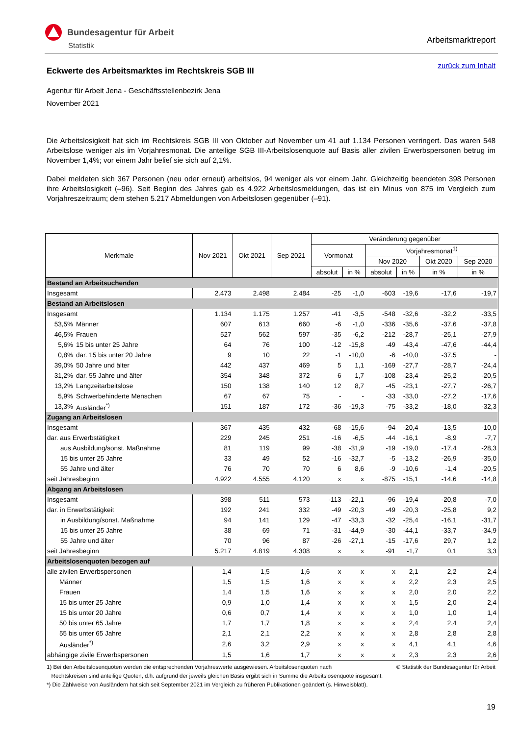Bundesagentur für Arbeit
Statistik
Arbeitsmarktreport
zurück zum Inhalt
Eckwerte des Arbeitsmarktes im Rechtskreis SGB III
Agentur für Arbeit Jena - Geschäftsstellenbezirk Jena
November 2021
Die Arbeitslosigkeit hat sich im Rechtskreis SGB III von Oktober auf November um 41 auf 1.134 Personen verringert. Das waren 548 Arbeitslose weniger als im Vorjahresmonat. Die anteilige SGB III-Arbeitslosenquote auf Basis aller zivilen Erwerbspersonen betrug im November 1,4%; vor einem Jahr belief sie sich auf 2,1%.
Dabei meldeten sich 367 Personen (neu oder erneut) arbeitslos, 94 weniger als vor einem Jahr. Gleichzeitig beendeten 398 Personen ihre Arbeitslosigkeit (–96). Seit Beginn des Jahres gab es 4.922 Arbeitslosmeldungen, das ist ein Minus von 875 im Vergleich zum Vorjahreszeitraum; dem stehen 5.217 Abmeldungen von Arbeitslosen gegenüber (–91).
| Merkmale | | Nov 2021 | Okt 2021 | Sep 2021 | Veränderung gegenüber | | | | | |
| --- | --- | --- | --- | --- | --- | --- | --- | --- | --- | --- |
| | | | | | Vormonat | | Vorjahresmonat<sup>1)</sup> | | | |
| | | | | | | | Nov 2020 | | Okt 2020 | Sep 2020 |
| | | | | | absolut | in % | absolut | in % | in % | in % |
| Bestand an Arbeitsuchenden | | | | | | | | | | |
| Insgesamt | | 2.473 | 2.498 | 2.484 | -25 | -1,0 | -603 | -19,6 | -17,6 | -19,7 |
| Bestand an Arbeitslosen | | | | | | | | | | |
| Insgesamt | | 1.134 | 1.175 | 1.257 | -41 | -3,5 | -548 | -32,6 | -32,2 | -33,5 |
| 53,5% | Männer | 607 | 613 | 660 | -6 | -1,0 | -336 | -35,6 | -37,6 | -37,8 |
| 46,5% | Frauen | 527 | 562 | 597 | -35 | -6,2 | -212 | -28,7 | -25,1 | -27,9 |
| 5,6% | 15 bis unter 25 Jahre | 64 | 76 | 100 | -12 | -15,8 | -49 | -43,4 | -47,6 | -44,4 |
| 0,8% | dar. 15 bis unter 20 Jahre | 9 | 10 | 22 | -1 | -10,0 | -6 | -40,0 | -37,5 | - |
| 39,0% | 50 Jahre und älter | 442 | 437 | 469 | 5 | 1,1 | -169 | -27,7 | -28,7 | -24,4 |
| 31,2% | dar. 55 Jahre und älter | 354 | 348 | 372 | 6 | 1,7 | -108 | -23,4 | -25,2 | -20,5 |
| 13,2% | Langzeitarbeitslose | 150 | 138 | 140 | 12 | 8,7 | -45 | -23,1 | -27,7 | -26,7 |
| 5,9% | Schwerbehinderte Menschen | 67 | 67 | 75 | - | - | -33 | -33,0 | -27,2 | -17,6 |
| 13,3% | Ausländer<sup>*)</sup> | 151 | 187 | 172 | -36 | -19,3 | -75 | -33,2 | -18,0 | -32,3 |
| Zugang an Arbeitslosen | | | | | | | | | | |
| Insgesamt | | 367 | 435 | 432 | -68 | -15,6 | -94 | -20,4 | -13,5 | -10,0 |
| dar. aus Erwerbstätigkeit | | 229 | 245 | 251 | -16 | -6,5 | -44 | -16,1 | -8,9 | -7,7 |
| aus Ausbildung/sonst. Maßnahme | | 81 | 119 | 99 | -38 | -31,9 | -19 | -19,0 | -17,4 | -28,3 |
| 15 bis unter 25 Jahre | | 33 | 49 | 52 | -16 | -32,7 | -5 | -13,2 | -26,9 | -35,0 |
| 55 Jahre und älter | | 76 | 70 | 70 | 6 | 8,6 | -9 | -10,6 | -1,4 | -20,5 |
| seit Jahresbeginn | | 4.922 | 4.555 | 4.120 | x | x | -875 | -15,1 | -14,6 | -14,8 |
| Abgang an Arbeitslosen | | | | | | | | | | |
| Insgesamt | | 398 | 511 | 573 | -113 | -22,1 | -96 | -19,4 | -20,8 | -7,0 |
| dar. in Erwerbstätigkeit | | 192 | 241 | 332 | -49 | -20,3 | -49 | -20,3 | -25,8 | 9,2 |
| in Ausbildung/sonst. Maßnahme | | 94 | 141 | 129 | -47 | -33,3 | -32 | -25,4 | -16,1 | -31,7 |
| 15 bis unter 25 Jahre | | 38 | 69 | 71 | -31 | -44,9 | -30 | -44,1 | -33,7 | -34,9 |
| 55 Jahre und älter | | 70 | 96 | 87 | -26 | -27,1 | -15 | -17,6 | 29,7 | 1,2 |
| seit Jahresbeginn | | 5.217 | 4.819 | 4.308 | x | x | -91 | -1,7 | 0,1 | 3,3 |
| Arbeitslosenquoten bezogen auf | | | | | | | | | | |
| alle zivilen Erwerbspersonen | | 1,4 | 1,5 | 1,6 | x | x | x | 2,1 | 2,2 | 2,4 |
| Männer | | 1,5 | 1,5 | 1,6 | x | x | x | 2,2 | 2,3 | 2,5 |
| Frauen | | 1,4 | 1,5 | 1,6 | x | x | x | 2,0 | 2,0 | 2,2 |
| 15 bis unter 25 Jahre | | 0,9 | 1,0 | 1,4 | x | x | x | 1,5 | 2,0 | 2,4 |
| 15 bis unter 20 Jahre | | 0,6 | 0,7 | 1,4 | x | x | x | 1,0 | 1,0 | 1,4 |
| 50 bis unter 65 Jahre | | 1,7 | 1,7 | 1,8 | x | x | x | 2,4 | 2,4 | 2,4 |
| 55 bis unter 65 Jahre | | 2,1 | 2,1 | 2,2 | x | x | x | 2,8 | 2,8 | 2,8 |
| Ausländer<sup>*)</sup> | | 2,6 | 3,2 | 2,9 | x | x | x | 4,1 | 4,1 | 4,6 |
| abhängige zivile Erwerbspersonen | | 1,5 | 1,6 | 1,7 | x | x | x | 2,3 | 2,3 | 2,6 |
© Statistik der Bundesagentur für Arbeit 1) Bei den Arbeitslosenquoten werden die entsprechenden Vorjahreswerte ausgewiesen. Arbeitslosenquoten nach
Rechtskreisen sind anteilige Quoten, d.h. aufgrund der jeweils gleichen Basis ergibt sich in Summe die Arbeitslosenquote insgesamt.
*) Die Zählweise von Ausländern hat sich seit September 2021 im Vergleich zu früheren Publikationen geändert (s. Hinweisblatt).
19